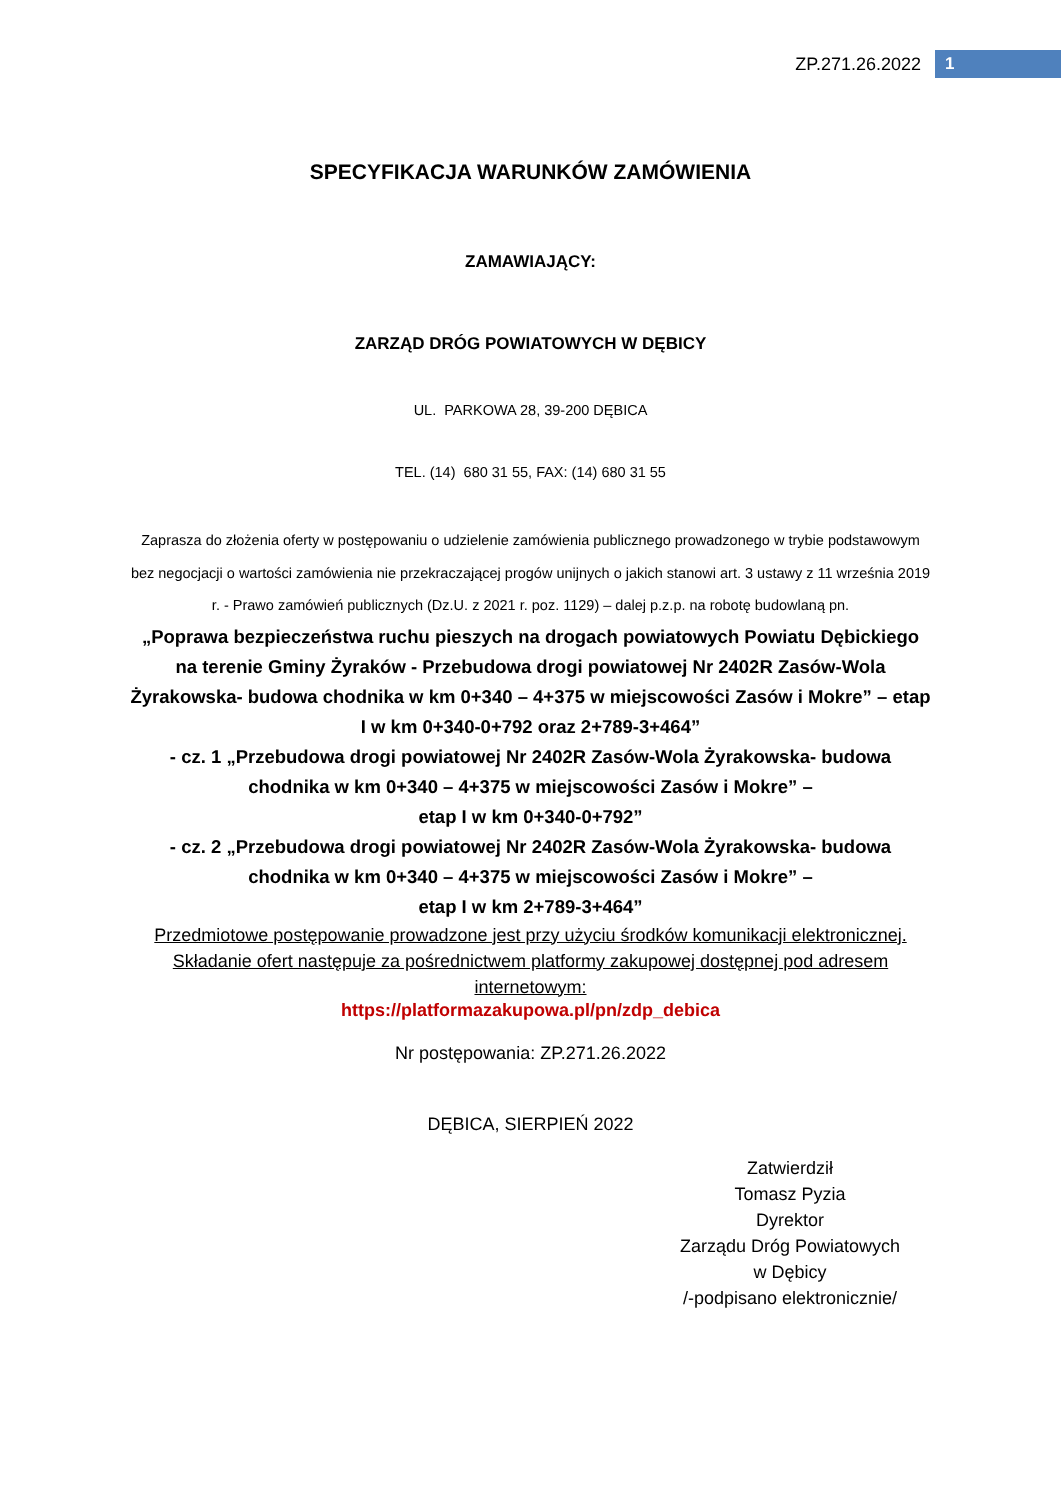ZP.271.26.2022 1
SPECYFIKACJA WARUNKÓW ZAMÓWIENIA
ZAMAWIAJĄCY:
ZARZĄD DRÓG POWIATOWYCH W DĘBICY
UL. PARKOWA 28, 39-200 DĘBICA
TEL. (14) 680 31 55, FAX: (14) 680 31 55
Zaprasza do złożenia oferty w postępowaniu o udzielenie zamówienia publicznego prowadzonego w trybie podstawowym bez negocjacji o wartości zamówienia nie przekraczającej progów unijnych o jakich stanowi art. 3 ustawy z 11 września 2019 r. - Prawo zamówień publicznych (Dz.U. z 2021 r. poz. 1129) – dalej p.z.p. na robotę budowlaną pn.
„Poprawa bezpieczeństwa ruchu pieszych na drogach powiatowych Powiatu Dębickiego na terenie Gminy Żyraków - Przebudowa drogi powiatowej Nr 2402R Zasów-Wola Żyrakowska- budowa chodnika w km 0+340 – 4+375 w miejscowości Zasów i Mokre” – etap I w km 0+340-0+792 oraz 2+789-3+464”
- cz. 1 „Przebudowa drogi powiatowej Nr 2402R Zasów-Wola Żyrakowska- budowa chodnika w km 0+340 – 4+375 w miejscowości Zasów i Mokre” –
etap I w km 0+340-0+792”
- cz. 2 „Przebudowa drogi powiatowej Nr 2402R Zasów-Wola Żyrakowska- budowa chodnika w km 0+340 – 4+375 w miejscowości Zasów i Mokre” –
etap I w km 2+789-3+464”
Przedmiotowe postępowanie prowadzone jest przy użyciu środków komunikacji elektronicznej. Składanie ofert następuje za pośrednictwem platformy zakupowej dostępnej pod adresem internetowym:
https://platformazakupowa.pl/pn/zdp_debica
Nr postępowania: ZP.271.26.2022
DĘBICA, SIERPIEŃ 2022
Zatwierdził
Tomasz Pyzia
Dyrektor
Zarządu Dróg Powiatowych
w Dębicy
/-podpisano elektronicznie/